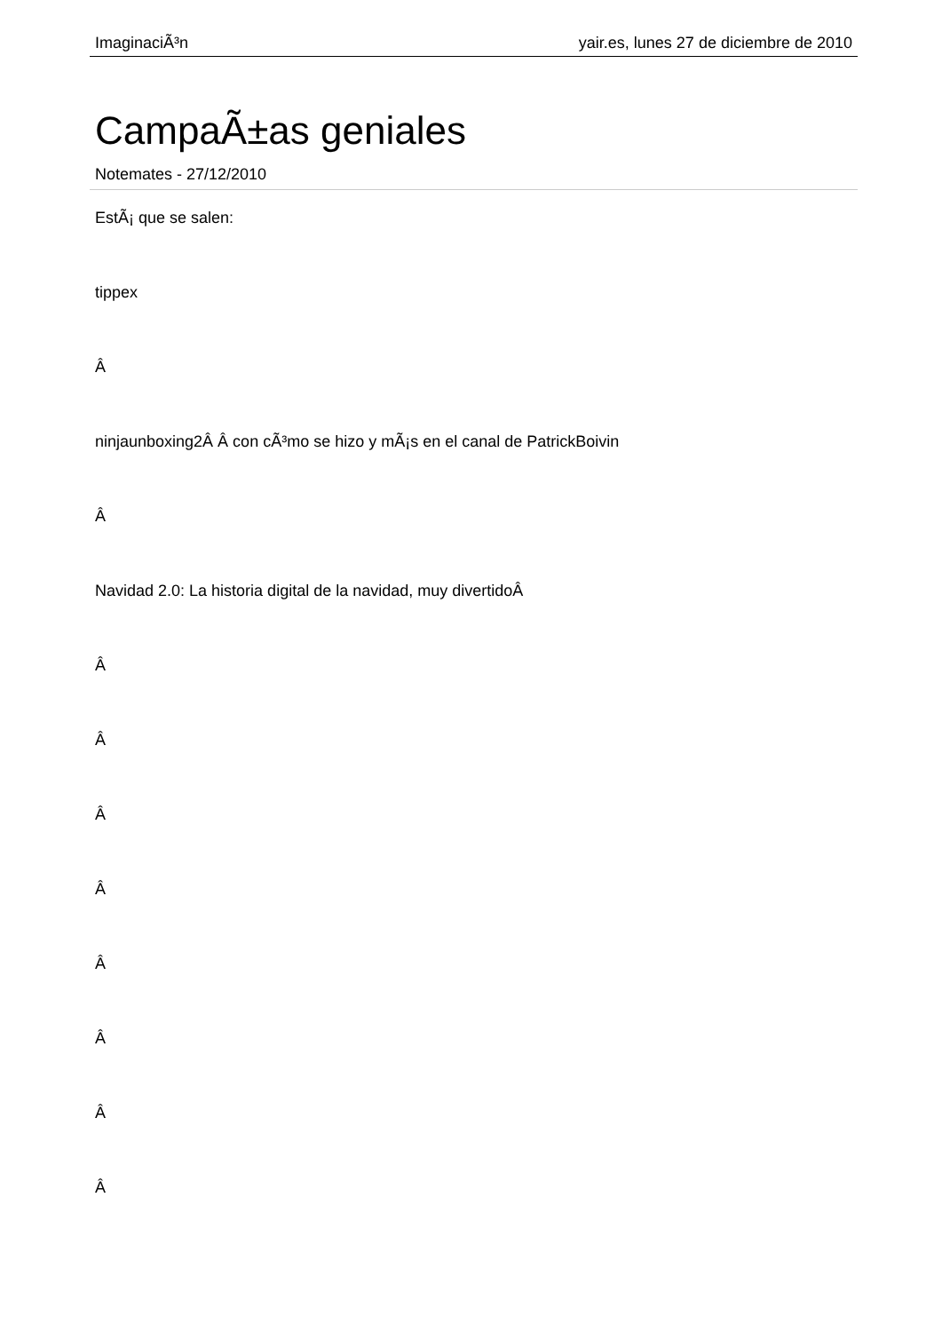ImaginaciÃ³n yair.es, lunes 27 de diciembre de 2010
CampaÃ±as geniales
Notemates - 27/12/2010
EstÃ¡ que se salen:
tippex
Â
ninjaunboxing2Â Â con cÃ³mo se hizo y mÃ¡s en el canal de PatrickBoivin
Â
Navidad 2.0: La historia digital de la navidad, muy divertidoÂ
Â
Â
Â
Â
Â
Â
Â
Â